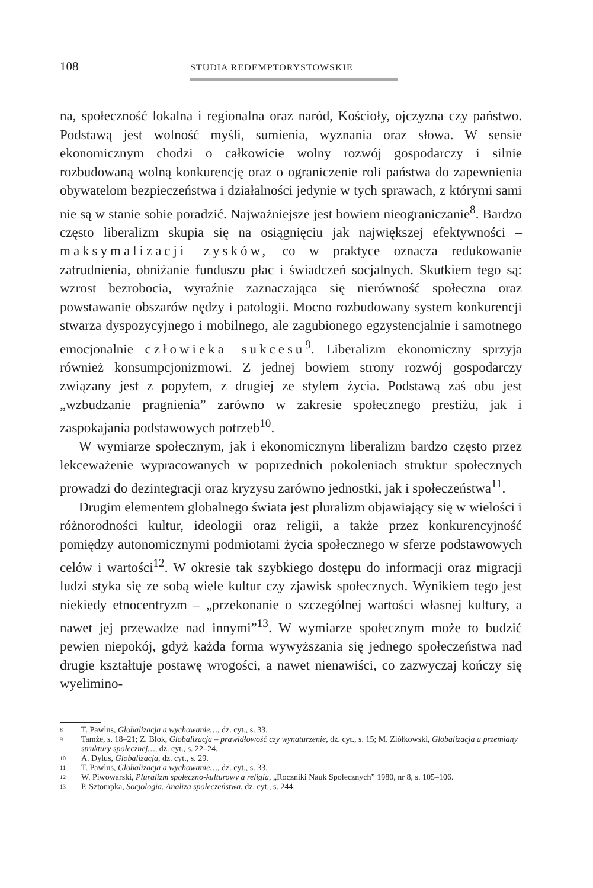108 STUDIA REDEMPTORYSTOWSKIE
na, społeczność lokalna i regionalna oraz naród, Kościoły, ojczyzna czy państwo. Podstawą jest wolność myśli, sumienia, wyznania oraz słowa. W sensie ekonomicznym chodzi o całkowicie wolny rozwój gospodarczy i silnie rozbudowaną wolną konkurencję oraz o ograniczenie roli państwa do zapewnienia obywatelom bezpieczeństwa i działalności jedynie w tych sprawach, z którymi sami nie są w stanie sobie poradzić. Najważniejsze jest bowiem nieograniczanie<sup>8</sup>. Bardzo często liberalizm skupia się na osiągnięciu jak największej efektywności – maksymalizacji zysków, co w praktyce oznacza redukowanie zatrudnienia, obniżanie funduszu płac i świadczeń socjalnych. Skutkiem tego są: wzrost bezrobocia, wyraźnie zaznaczająca się nierówność społeczna oraz powstawanie obszarów nędzy i patologii. Mocno rozbudowany system konkurencji stwarza dyspozycyjnego i mobilnego, ale zagubionego egzystencjalnie i samotnego emocjonalnie człowieka sukcesu<sup>9</sup>. Liberalizm ekonomiczny sprzyja również konsumpcjonizmowi. Z jednej bowiem strony rozwój gospodarczy związany jest z popytem, z drugiej ze stylem życia. Podstawą zaś obu jest „wzbudzanie pragnienia” zarówno w zakresie społecznego prestiżu, jak i zaspokajania podstawowych potrzeb<sup>10</sup>.
W wymiarze społecznym, jak i ekonomicznym liberalizm bardzo często przez lekceważenie wypracowanych w poprzednich pokoleniach struktur społecznych prowadzi do dezintegracji oraz kryzysu zarówno jednostki, jak i społeczeństwa<sup>11</sup>.
Drugim elementem globalnego świata jest pluralizm objawiający się w wielości i różnorodności kultur, ideologii oraz religii, a także przez konkurencyjność pomiędzy autonomicznymi podmiotami życia społecznego w sferze podstawowych celów i wartości<sup>12</sup>. W okresie tak szybkiego dostępu do informacji oraz migracji ludzi styka się ze sobą wiele kultur czy zjawisk społecznych. Wynikiem tego jest niekiedy etnocentryzm – „przekonanie o szczególnej wartości własnej kultury, a nawet jej przewadze nad innymi”<sup>13</sup>. W wymiarze społecznym może to budzić pewien niepokój, gdyż każda forma wywyższania się jednego społeczeństwa nad drugie kształtuje postawę wrogości, a nawet nienawiści, co zazwyczaj kończy się wyelimino-
8 T. Pawlus, Globalizacja a wychowanie…, dz. cyt., s. 33.
9 Tamże, s. 18–21; Z. Blok, Globalizacja – prawidłowość czy wynaturzenie, dz. cyt., s. 15; M. Ziółkowski, Globalizacja a przemiany struktury społecznej…, dz. cyt., s. 22–24.
10 A. Dylus, Globalizacja, dz. cyt., s. 29.
11 T. Pawlus, Globalizacja a wychowanie…, dz. cyt., s. 33.
12 W. Piwowarski, Pluralizm społeczno-kulturowy a religia, „Roczniki Nauk Społecznych” 1980, nr 8, s. 105–106.
13 P. Sztompka, Socjologia. Analiza społeczeństwa, dz. cyt., s. 244.